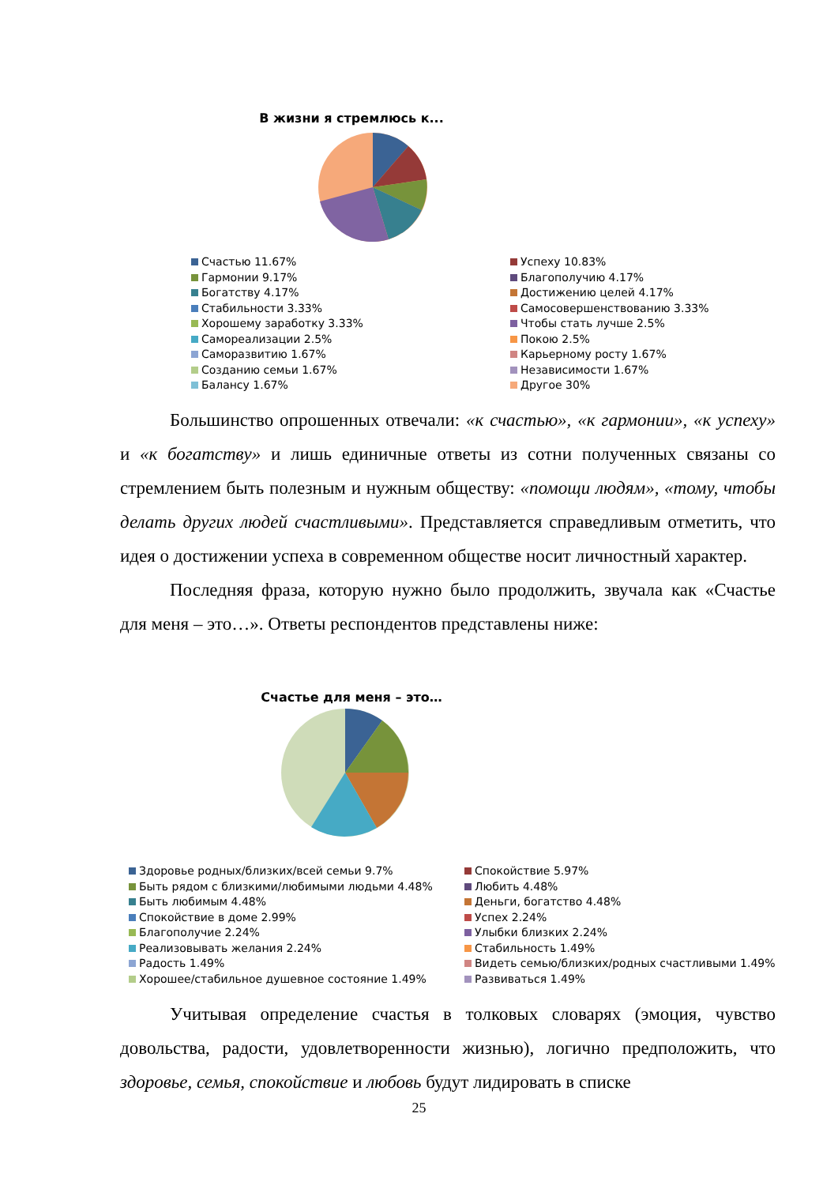В жизни я стремлюсь к...
Счастью 11.67% Успеху 10.83% Гармонии 9.17% Благополучию 4.17% Богатству 4.17% Достижению целей 4.17% Стабильности 3.33% Самосовершенствованию 3.33% Хорошему заработку 3.33% Чтобы стать лучше 2.5% Самореализации 2.5% Покою 2.5% Саморазвитию 1.67% Карьерному росту 1.67% Созданию семьи 1.67% Независимости 1.67% Балансу 1.67% Другое 30%
Большинство опрошенных отвечали: «к счастью», «к гармонии», «к успеху» и «к богатству» и лишь единичные ответы из сотни полученных связаны со стремлением быть полезным и нужным обществу: «помощи людям», «тому, чтобы делать других людей счастливыми». Представляется справедливым отметить, что идея о достижении успеха в современном обществе носит личностный характер.
Последняя фраза, которую нужно было продолжить, звучала как «Счастье для меня – это…». Ответы респондентов представлены ниже:
Счастье для меня – это…
Здоровье родных/близких/всей семьи 9.7% Спокойствие 5.97% Быть рядом с близкими/любимыми людьми 4.48% Любить 4.48% Быть любимым 4.48% Деньги, богатство 4.48% Спокойствие в доме 2.99% Успех 2.24% Благополучие 2.24% Улыбки близких 2.24% Реализовывать желания 2.24% Стабильность 1.49% Радость 1.49% Видеть семью/близких/родных счастливыми 1.49% Хорошее/стабильное душевное состояние 1.49% Развиваться 1.49%
Учитывая определение счастья в толковых словарях (эмоция, чувство довольства, радости, удовлетворенности жизнью), логично предположить, что здоровье, семья, спокойствие и любовь будут лидировать в списке
25